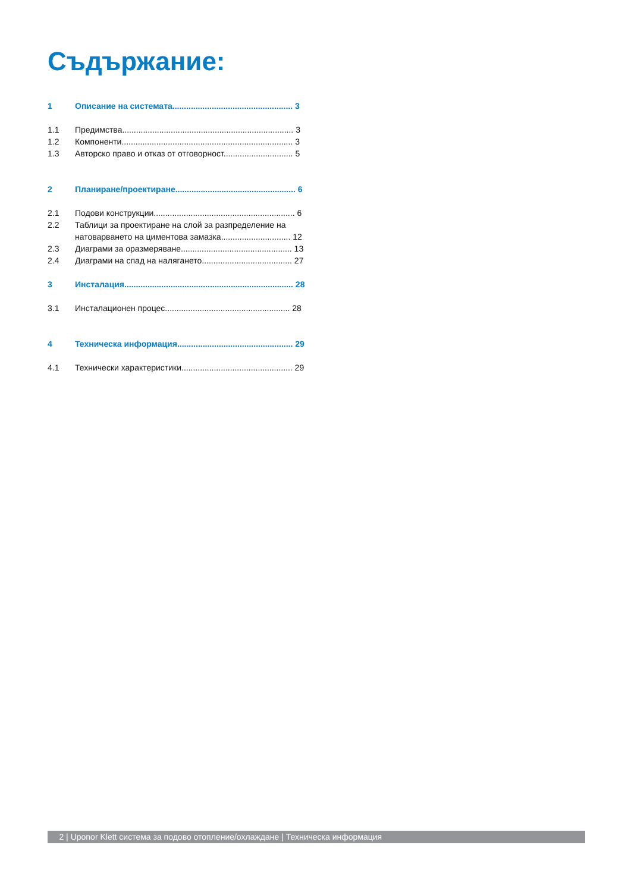Съдържание:
1 Описание на системата.................................................... 3
1.1 Предимства.......................................................................... 3
1.2 Компоненти.......................................................................... 3
1.3 Авторско право и отказ от отговорност.............................. 5
2 Планиране/проектиране.................................................... 6
2.1 Подови конструкции............................................................. 6
2.2 Таблици за проектиране на слой за разпределение на
натоварването на циментова замазка.............................. 12
2.3 Диаграми за оразмеряване................................................ 13
2.4 Диаграми на спад на налягането....................................... 27
3 Инсталация......................................................................... 28
3.1 Инсталационен процес...................................................... 28
4 Техническа информация.................................................. 29
4.1 Технически характеристики................................................ 29
2 | Uponor Klett система за подово отопление/охлаждане | Техническа информация